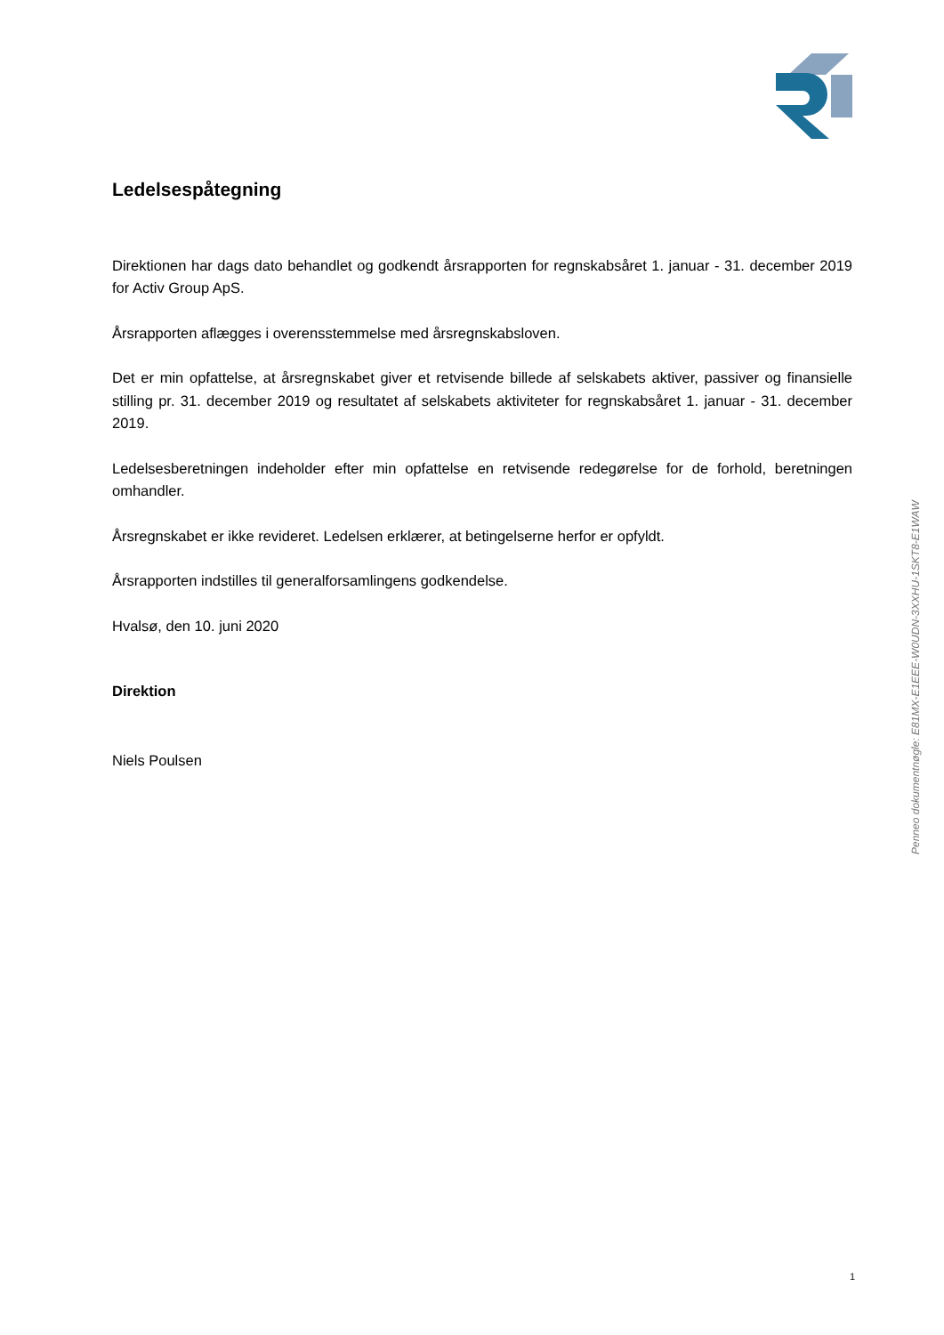Ledelsespåtegning
Direktionen har dags dato behandlet og godkendt årsrapporten for regnskabsåret 1. januar - 31. december 2019 for Activ Group ApS.
Årsrapporten aflægges i overensstemmelse med årsregnskabsloven.
Det er min opfattelse, at årsregnskabet giver et retvisende billede af selskabets aktiver, passiver og finansielle stilling pr. 31. december 2019 og resultatet af selskabets aktiviteter for regnskabsåret 1. januar - 31. december 2019.
Ledelsesberetningen indeholder efter min opfattelse en retvisende redegørelse for de forhold, beretningen omhandler.
Årsregnskabet er ikke revideret. Ledelsen erklærer, at betingelserne herfor er opfyldt.
Årsrapporten indstilles til generalforsamlingens godkendelse.
Hvalsø, den 10. juni 2020
Direktion
Niels Poulsen
Penneo dokumentnøgle: E81MX-E1EEE-W0UDN-3XXHU-1SKT8-E1WAW
1